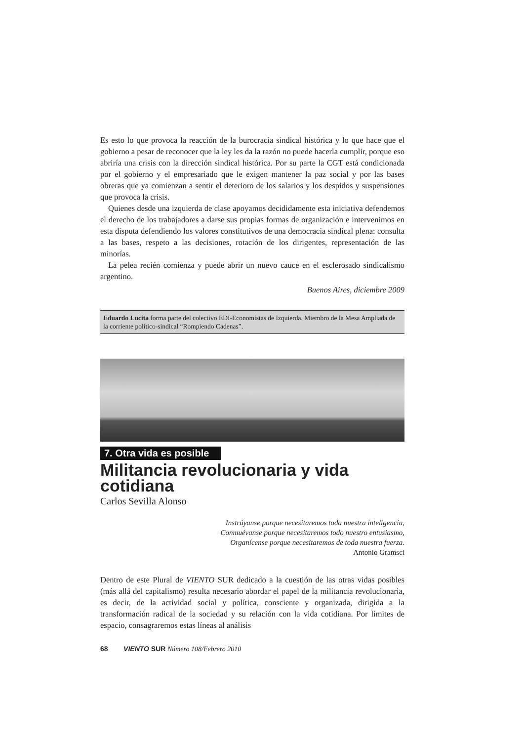Es esto lo que provoca la reacción de la burocracia sindical histórica y lo que hace que el gobierno a pesar de reconocer que la ley les da la razón no puede hacerla cumplir, porque eso abriría una crisis con la dirección sindical histórica. Por su parte la CGT está condicionada por el gobierno y el empresariado que le exigen mantener la paz social y por las bases obreras que ya comienzan a sentir el deterioro de los salarios y los despidos y suspensiones que provoca la crisis.
Quienes desde una izquierda de clase apoyamos decididamente esta iniciativa defendemos el derecho de los trabajadores a darse sus propias formas de organización e intervenimos en esta disputa defendiendo los valores constitutivos de una democracia sindical plena: consulta a las bases, respeto a las decisiones, rotación de los dirigentes, representación de las minorías.
La pelea recién comienza y puede abrir un nuevo cauce en el esclerosado sindicalismo argentino.
Buenos Aires, diciembre 2009
Eduardo Lucita forma parte del colectivo EDI-Economistas de Izquierda. Miembro de la Mesa Ampliada de la corriente político-sindical “Rompiendo Cadenas”.
7. Otra vida es posible
Militancia revolucionaria y vida cotidiana
Carlos Sevilla Alonso
Instrúyanse porque necesitaremos toda nuestra inteligencia,
Conmuévanse porque necesitaremos todo nuestro entusiasmo,
Organícense porque necesitaremos de toda nuestra fuerza.
Antonio Gramsci
Dentro de este Plural de VIENTO SUR dedicado a la cuestión de las otras vidas posibles (más allá del capitalismo) resulta necesario abordar el papel de la militancia revolucionaria, es decir, de la actividad social y política, consciente y organizada, dirigida a la transformación radical de la sociedad y su relación con la vida cotidiana. Por límites de espacio, consagraremos estas líneas al análisis
68 VIENTO SUR Número 108/Febrero 2010